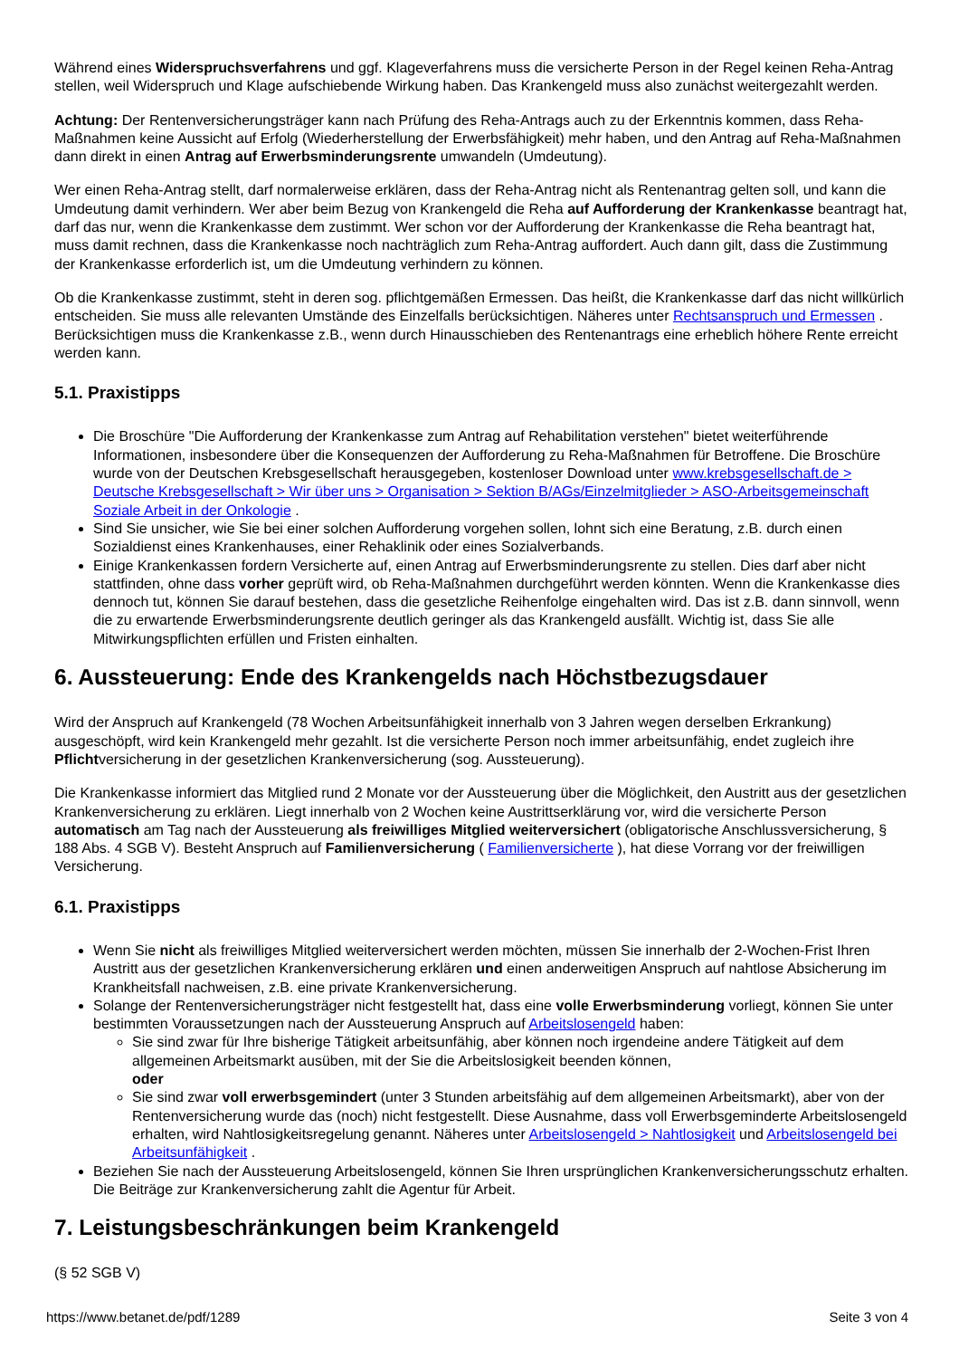Während eines Widerspruchsverfahrens und ggf. Klageverfahrens muss die versicherte Person in der Regel keinen Reha-Antrag stellen, weil Widerspruch und Klage aufschiebende Wirkung haben. Das Krankengeld muss also zunächst weitergezahlt werden.
Achtung: Der Rentenversicherungsträger kann nach Prüfung des Reha-Antrags auch zu der Erkenntnis kommen, dass Reha-Maßnahmen keine Aussicht auf Erfolg (Wiederherstellung der Erwerbsfähigkeit) mehr haben, und den Antrag auf Reha-Maßnahmen dann direkt in einen Antrag auf Erwerbsminderungsrente umwandeln (Umdeutung).
Wer einen Reha-Antrag stellt, darf normalerweise erklären, dass der Reha-Antrag nicht als Rentenantrag gelten soll, und kann die Umdeutung damit verhindern. Wer aber beim Bezug von Krankengeld die Reha auf Aufforderung der Krankenkasse beantragt hat, darf das nur, wenn die Krankenkasse dem zustimmt. Wer schon vor der Aufforderung der Krankenkasse die Reha beantragt hat, muss damit rechnen, dass die Krankenkasse noch nachträglich zum Reha-Antrag auffordert. Auch dann gilt, dass die Zustimmung der Krankenkasse erforderlich ist, um die Umdeutung verhindern zu können.
Ob die Krankenkasse zustimmt, steht in deren sog. pflichtgemäßen Ermessen. Das heißt, die Krankenkasse darf das nicht willkürlich entscheiden. Sie muss alle relevanten Umstände des Einzelfalls berücksichtigen. Näheres unter Rechtsanspruch und Ermessen . Berücksichtigen muss die Krankenkasse z.B., wenn durch Hinausschieben des Rentenantrags eine erheblich höhere Rente erreicht werden kann.
5.1. Praxistipps
Die Broschüre "Die Aufforderung der Krankenkasse zum Antrag auf Rehabilitation verstehen" bietet weiterführende Informationen, insbesondere über die Konsequenzen der Aufforderung zu Reha-Maßnahmen für Betroffene. Die Broschüre wurde von der Deutschen Krebsgesellschaft herausgegeben, kostenloser Download unter www.krebsgesellschaft.de > Deutsche Krebsgesellschaft > Wir über uns > Organisation > Sektion B/AGs/Einzelmitglieder > ASO-Arbeitsgemeinschaft Soziale Arbeit in der Onkologie .
Sind Sie unsicher, wie Sie bei einer solchen Aufforderung vorgehen sollen, lohnt sich eine Beratung, z.B. durch einen Sozialdienst eines Krankenhauses, einer Rehaklinik oder eines Sozialverbands.
Einige Krankenkassen fordern Versicherte auf, einen Antrag auf Erwerbsminderungsrente zu stellen. Dies darf aber nicht stattfinden, ohne dass vorher geprüft wird, ob Reha-Maßnahmen durchgeführt werden könnten. Wenn die Krankenkasse dies dennoch tut, können Sie darauf bestehen, dass die gesetzliche Reihenfolge eingehalten wird. Das ist z.B. dann sinnvoll, wenn die zu erwartende Erwerbsminderungsrente deutlich geringer als das Krankengeld ausfällt. Wichtig ist, dass Sie alle Mitwirkungspflichten erfüllen und Fristen einhalten.
6. Aussteuerung: Ende des Krankengelds nach Höchstbezugsdauer
Wird der Anspruch auf Krankengeld (78 Wochen Arbeitsunfähigkeit innerhalb von 3 Jahren wegen derselben Erkrankung) ausgeschöpft, wird kein Krankengeld mehr gezahlt. Ist die versicherte Person noch immer arbeitsunfähig, endet zugleich ihre Pflichtversicherung in der gesetzlichen Krankenversicherung (sog. Aussteuerung).
Die Krankenkasse informiert das Mitglied rund 2 Monate vor der Aussteuerung über die Möglichkeit, den Austritt aus der gesetzlichen Krankenversicherung zu erklären. Liegt innerhalb von 2 Wochen keine Austrittserklärung vor, wird die versicherte Person automatisch am Tag nach der Aussteuerung als freiwilliges Mitglied weiterversichert (obligatorische Anschlussversicherung, § 188 Abs. 4 SGB V). Besteht Anspruch auf Familienversicherung ( Familienversicherte ), hat diese Vorrang vor der freiwilligen Versicherung.
6.1. Praxistipps
Wenn Sie nicht als freiwilliges Mitglied weiterversichert werden möchten, müssen Sie innerhalb der 2-Wochen-Frist Ihren Austritt aus der gesetzlichen Krankenversicherung erklären und einen anderweitigen Anspruch auf nahtlose Absicherung im Krankheitsfall nachweisen, z.B. eine private Krankenversicherung.
Solange der Rentenversicherungsträger nicht festgestellt hat, dass eine volle Erwerbsminderung vorliegt, können Sie unter bestimmten Voraussetzungen nach der Aussteuerung Anspruch auf Arbeitslosengeld haben:
Sie sind zwar für Ihre bisherige Tätigkeit arbeitsunfähig, aber können noch irgendeine andere Tätigkeit auf dem allgemeinen Arbeitsmarkt ausüben, mit der Sie die Arbeitslosigkeit beenden können,
oder
Sie sind zwar voll erwerbsgemindert (unter 3 Stunden arbeitsfähig auf dem allgemeinen Arbeitsmarkt), aber von der Rentenversicherung wurde das (noch) nicht festgestellt. Diese Ausnahme, dass voll Erwerbsgeminderte Arbeitslosengeld erhalten, wird Nahtlosigkeitsregelung genannt. Näheres unter Arbeitslosengeld > Nahtlosigkeit und Arbeitslosengeld bei Arbeitsunfähigkeit .
Beziehen Sie nach der Aussteuerung Arbeitslosengeld, können Sie Ihren ursprünglichen Krankenversicherungsschutz erhalten. Die Beiträge zur Krankenversicherung zahlt die Agentur für Arbeit.
7. Leistungsbeschränkungen beim Krankengeld
(§ 52 SGB V)
https://www.betanet.de/pdf/1289 Seite 3 von 4